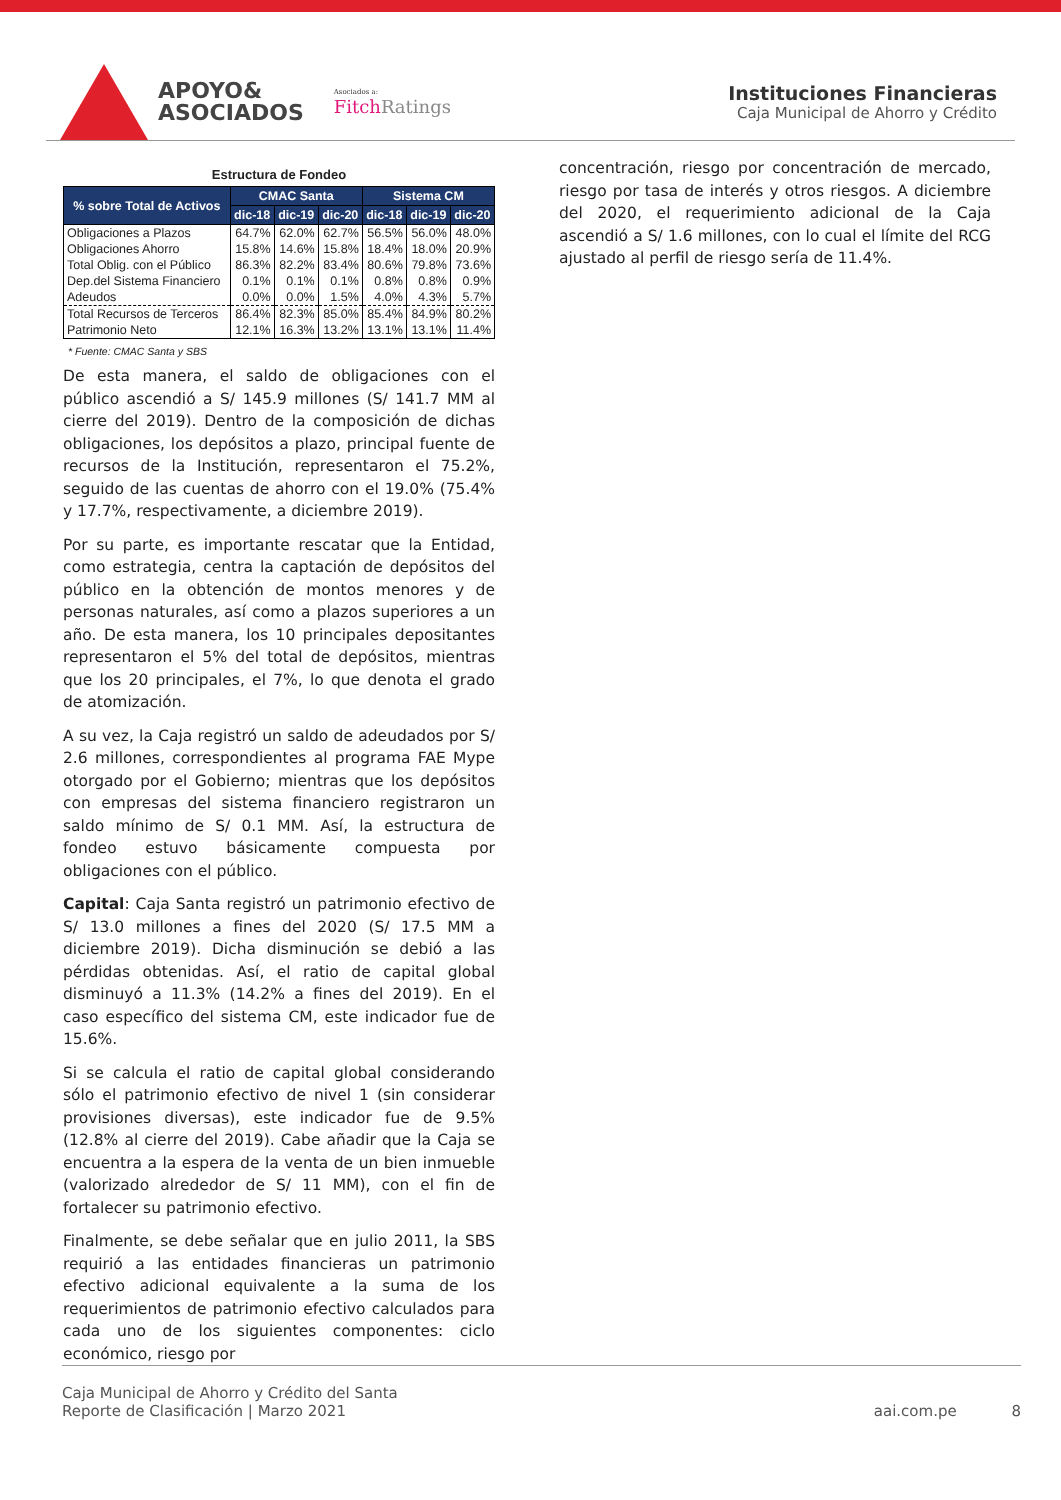APOYO&
ASOCIADOS
Asociados a:
FitchRatings
Instituciones Financieras
Caja Municipal de Ahorro y Crédito
Estructura de Fondeo
| % sobre Total de Activos | CMAC Santa | | | Sistema CM | | |
| --- | --- | --- | --- | --- | --- | --- |
| | dic-18 | dic-19 | dic-20 | dic-18 | dic-19 | dic-20 |
| Obligaciones a Plazos | 64.7% | 62.0% | 62.7% | 56.5% | 56.0% | 48.0% |
| Obligaciones Ahorro | 15.8% | 14.6% | 15.8% | 18.4% | 18.0% | 20.9% |
| Total Oblig. con el Público | 86.3% | 82.2% | 83.4% | 80.6% | 79.8% | 73.6% |
| Dep.del Sistema Financiero | 0.1% | 0.1% | 0.1% | 0.8% | 0.8% | 0.9% |
| Adeudos | 0.0% | 0.0% | 1.5% | 4.0% | 4.3% | 5.7% |
| Total Recursos de Terceros | 86.4% | 82.3% | 85.0% | 85.4% | 84.9% | 80.2% |
| Patrimonio Neto | 12.1% | 16.3% | 13.2% | 13.1% | 13.1% | 11.4% |
* Fuente: CMAC Santa y SBS
De esta manera, el saldo de obligaciones con el público ascendió a S/ 145.9 millones (S/ 141.7 MM al cierre del 2019). Dentro de la composición de dichas obligaciones, los depósitos a plazo, principal fuente de recursos de la Institución, representaron el 75.2%, seguido de las cuentas de ahorro con el 19.0% (75.4% y 17.7%, respectivamente, a diciembre 2019).
Por su parte, es importante rescatar que la Entidad, como estrategia, centra la captación de depósitos del público en la obtención de montos menores y de personas naturales, así como a plazos superiores a un año. De esta manera, los 10 principales depositantes representaron el 5% del total de depósitos, mientras que los 20 principales, el 7%, lo que denota el grado de atomización.
A su vez, la Caja registró un saldo de adeudados por S/ 2.6 millones, correspondientes al programa FAE Mype otorgado por el Gobierno; mientras que los depósitos con empresas del sistema financiero registraron un saldo mínimo de S/ 0.1 MM. Así, la estructura de fondeo estuvo básicamente compuesta por obligaciones con el público.
Capital: Caja Santa registró un patrimonio efectivo de S/ 13.0 millones a fines del 2020 (S/ 17.5 MM a diciembre 2019). Dicha disminución se debió a las pérdidas obtenidas. Así, el ratio de capital global disminuyó a 11.3% (14.2% a fines del 2019). En el caso específico del sistema CM, este indicador fue de 15.6%.
Si se calcula el ratio de capital global considerando sólo el patrimonio efectivo de nivel 1 (sin considerar provisiones diversas), este indicador fue de 9.5% (12.8% al cierre del 2019). Cabe añadir que la Caja se encuentra a la espera de la venta de un bien inmueble (valorizado alrededor de S/ 11 MM), con el fin de fortalecer su patrimonio efectivo.
Finalmente, se debe señalar que en julio 2011, la SBS requirió a las entidades financieras un patrimonio efectivo adicional equivalente a la suma de los requerimientos de patrimonio efectivo calculados para cada uno de los siguientes componentes: ciclo económico, riesgo por
concentración, riesgo por concentración de mercado, riesgo por tasa de interés y otros riesgos. A diciembre del 2020, el requerimiento adicional de la Caja ascendió a S/ 1.6 millones, con lo cual el límite del RCG ajustado al perfil de riesgo sería de 11.4%.
Caja Municipal de Ahorro y Crédito del Santa
Reporte de Clasificación | Marzo 2021
aai.com.pe 8